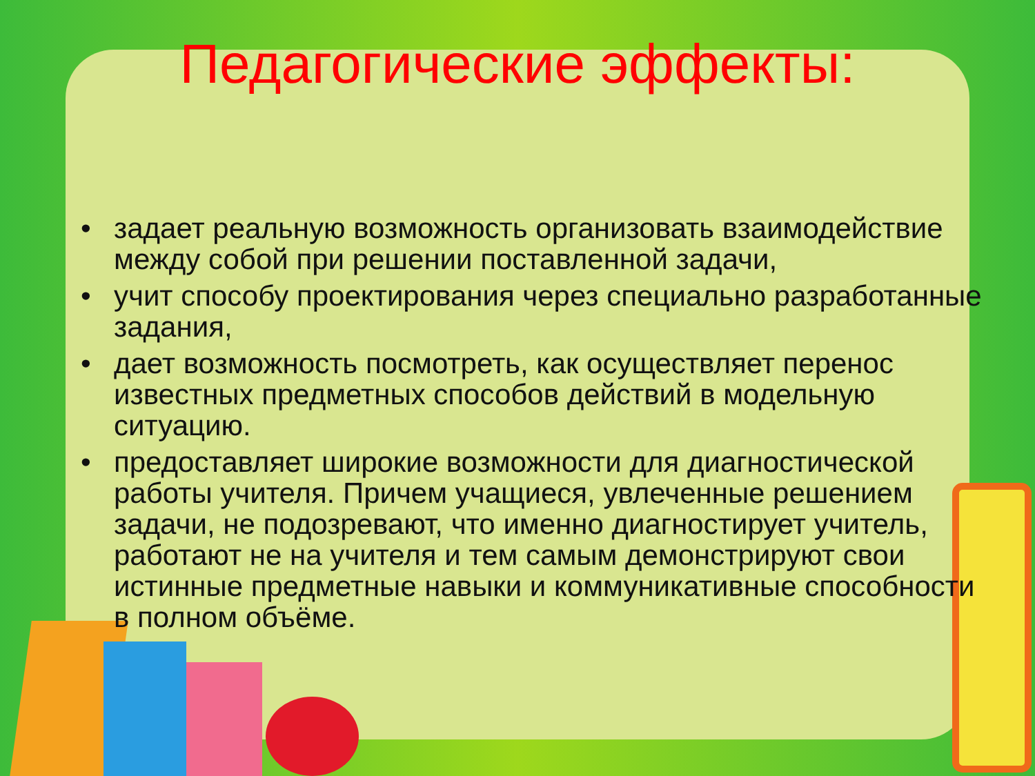Педагогические эффекты:
• задает реальную возможность организовать взаимодействие между собой при решении поставленной задачи,
• учит способу проектирования через специально разработанные задания,
• дает возможность посмотреть, как осуществляет перенос известных предметных способов действий в модельную ситуацию.
• предоставляет широкие возможности для диагностической работы учителя. Причем учащиеся, увлеченные решением задачи, не подозревают, что именно диагностирует учитель, работают не на учителя и тем самым демонстрируют свои истинные предметные навыки и коммуникативные способности в полном объёме.